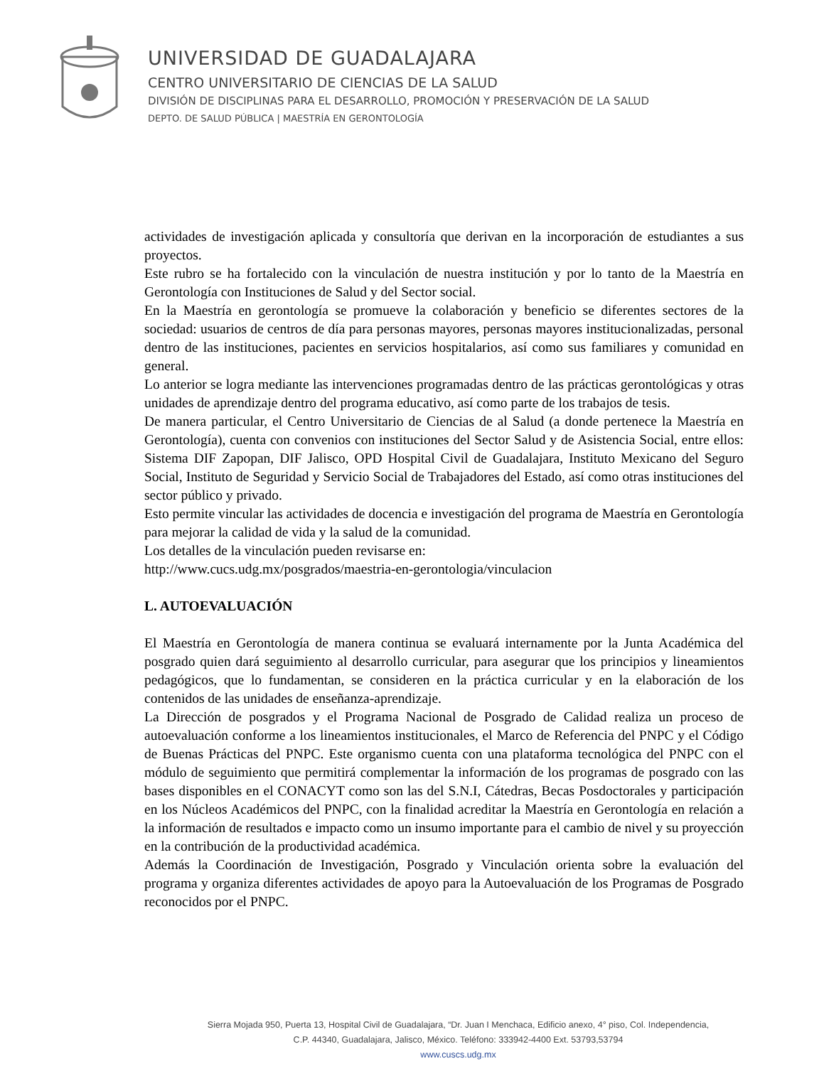UNIVERSIDAD DE GUADALAJARA
CENTRO UNIVERSITARIO DE CIENCIAS DE LA SALUD
DIVISIÓN DE DISCIPLINAS PARA EL DESARROLLO, PROMOCIÓN Y PRESERVACIÓN DE LA SALUD
DEPTO. DE SALUD PÚBLICA | MAESTRÍA EN GERONTOLOGÍA
actividades de investigación aplicada y consultoría que derivan en la incorporación de estudiantes a sus proyectos.
Este rubro se ha fortalecido con la vinculación de nuestra institución y por lo tanto de la Maestría en Gerontología con Instituciones de Salud y del Sector social.
En la Maestría en gerontología se promueve la colaboración y beneficio se diferentes sectores de la sociedad: usuarios de centros de día para personas mayores, personas mayores institucionalizadas, personal dentro de las instituciones, pacientes en servicios hospitalarios, así como sus familiares y comunidad en general.
Lo anterior se logra mediante las intervenciones programadas dentro de las prácticas gerontológicas y otras unidades de aprendizaje dentro del programa educativo, así como parte de los trabajos de tesis.
De manera particular, el Centro Universitario de Ciencias de al Salud (a donde pertenece la Maestría en Gerontología), cuenta con convenios con instituciones del Sector Salud y de Asistencia Social, entre ellos: Sistema DIF Zapopan, DIF Jalisco, OPD Hospital Civil de Guadalajara, Instituto Mexicano del Seguro Social, Instituto de Seguridad y Servicio Social de Trabajadores del Estado, así como otras instituciones del sector público y privado.
Esto permite vincular las actividades de docencia e investigación del programa de Maestría en Gerontología para mejorar la calidad de vida y la salud de la comunidad.
Los detalles de la vinculación pueden revisarse en:
http://www.cucs.udg.mx/posgrados/maestria-en-gerontologia/vinculacion
L. AUTOEVALUACIÓN
El Maestría en Gerontología de manera continua se evaluará internamente por la Junta Académica del posgrado quien dará seguimiento al desarrollo curricular, para asegurar que los principios y lineamientos pedagógicos, que lo fundamentan, se consideren en la práctica curricular y en la elaboración de los contenidos de las unidades de enseñanza-aprendizaje.
La Dirección de posgrados y el Programa Nacional de Posgrado de Calidad realiza un proceso de autoevaluación conforme a los lineamientos institucionales, el Marco de Referencia del PNPC y el Código de Buenas Prácticas del PNPC. Este organismo cuenta con una plataforma tecnológica del PNPC con el módulo de seguimiento que permitirá complementar la información de los programas de posgrado con las bases disponibles en el CONACYT como son las del S.N.I, Cátedras, Becas Posdoctorales y participación en los Núcleos Académicos del PNPC, con la finalidad acreditar la Maestría en Gerontología en relación a la información de resultados e impacto como un insumo importante para el cambio de nivel y su proyección en la contribución de la productividad académica.
Además la Coordinación de Investigación, Posgrado y Vinculación orienta sobre la evaluación del programa y organiza diferentes actividades de apoyo para la Autoevaluación de los Programas de Posgrado reconocidos por el PNPC.
Sierra Mojada 950, Puerta 13, Hospital Civil de Guadalajara, “Dr. Juan I Menchaca, Edificio anexo, 4° piso, Col. Independencia,
C.P. 44340, Guadalajara, Jalisco, México. Teléfono: 333942-4400 Ext. 53793,53794
www.cuscs.udg.mx